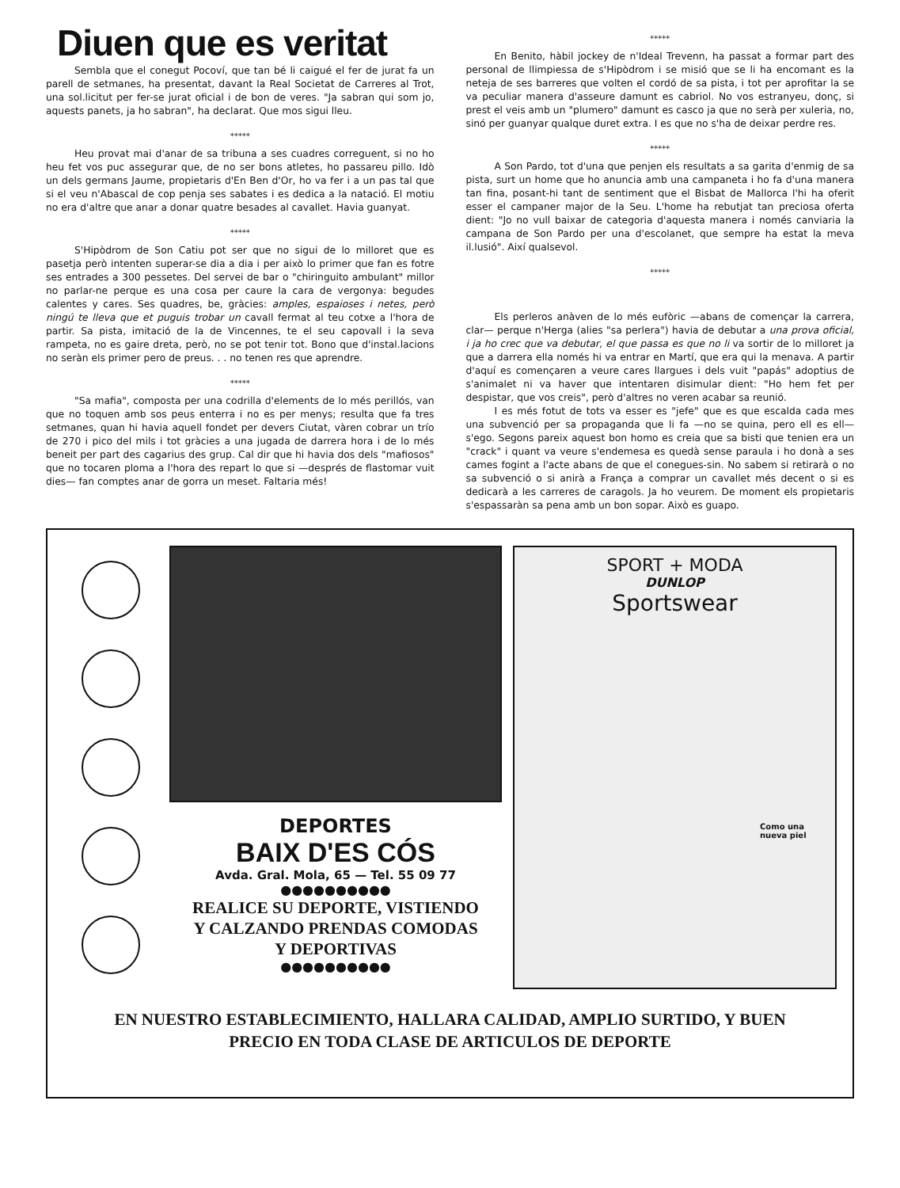Diuen que es veritat
Sembla que el conegut Pocoví, que tan bé li caigué el fer de jurat fa un parell de setmanes, ha presentat, davant la Real Societat de Carreres al Trot, una sol.licitut per fer-se jurat oficial i de bon de veres. "Ja sabran qui som jo, aquests panets, ja ho sabran", ha declarat. Que mos sigui lleu.
*****
Heu provat mai d'anar de sa tribuna a ses cuadres correguent, si no ho heu fet vos puc assegurar que, de no ser bons atletes, ho passareu pillo. Idò un dels germans Jaume, propietaris d'En Ben d'Or, ho va fer i a un pas tal que si el veu n'Abascal de cop penja ses sabates i es dedica a la natació. El motiu no era d'altre que anar a donar quatre besades al cavallet. Havia guanyat.
*****
S'Hipòdrom de Son Catiu pot ser que no sigui de lo milloret que es pasetja però intenten superar-se dia a dia i per això lo primer que fan es fotre ses entrades a 300 pessetes. Del servei de bar o "chiringuito ambulant" millor no parlar-ne perque es una cosa per caure la cara de vergonya: begudes calentes y cares. Ses quadres, be, gràcies: amples, espaioses i netes, però ningú te lleva que et puguis trobar un cavall fermat al teu cotxe a l'hora de partir. Sa pista, imitació de la de Vincennes, te el seu capovall i la seva rampeta, no es gaire dreta, però, no se pot tenir tot. Bono que d'instal.lacions no seràn els primer pero de preus. . . no tenen res que aprendre.
*****
"Sa mafia", composta per una codrilla d'elements de lo més perillós, van que no toquen amb sos peus enterra i no es per menys; resulta que fa tres setmanes, quan hi havia aquell fondet per devers Ciutat, vàren cobrar un trío de 270 i pico del mils i tot gràcies a una jugada de darrera hora i de lo més beneit per part des cagarius des grup. Cal dir que hi havia dos dels "mafiosos" que no tocaren ploma a l'hora des repart lo que si —després de flastomar vuit dies— fan comptes anar de gorra un meset. Faltaria més!
*****
En Benito, hàbil jockey de n'Ideal Trevenn, ha passat a formar part des personal de llimpiessa de s'Hipòdrom i se misió que se li ha encomant es la neteja de ses barreres que volten el cordó de sa pista, i tot per aprofitar la se va peculiar manera d'asseure damunt es cabriol. No vos estranyeu, donç, si prest el veis amb un "plumero" damunt es casco ja que no serà per xuleria, no, sinó per guanyar qualque duret extra. I es que no s'ha de deixar perdre res.
*****
A Son Pardo, tot d'una que penjen els resultats a sa garita d'enmig de sa pista, surt un home que ho anuncia amb una campaneta i ho fa d'una manera tan fina, posant-hi tant de sentiment que el Bisbat de Mallorca l'hi ha oferit esser el campaner major de la Seu. L'home ha rebutjat tan preciosa oferta dient: "Jo no vull baixar de categoria d'aquesta manera i només canviaria la campana de Son Pardo per una d'escolanet, que sempre ha estat la meva il.lusió". Així qualsevol.
*****
Els perleros anàven de lo més eufòric —abans de començar la carrera, clar— perque n'Herga (alies "sa perlera") havia de debutar a una prova oficial, i ja ho crec que va debutar, el que passa es que no li va sortir de lo milloret ja que a darrera ella només hi va entrar en Martí, que era qui la menava. A partir d'aquí es començaren a veure cares llargues i dels vuit "papás" adoptius de s'animalet ni va haver que intentaren disimular dient: "Ho hem fet per despistar, que vos creis", però d'altres no veren acabar sa reunió.
I es més fotut de tots va esser es "jefe" que es que escalda cada mes una subvenció per sa propaganda que li fa —no se quina, pero ell es ell— s'ego. Segons pareix aquest bon homo es creia que sa bisti que tenien era un "crack" i quant va veure s'endemesa es quedà sense paraula i ho donà a ses cames fogint a l'acte abans de que el conegues-sin. No sabem si retirarà o no sa subvenció o si anirà a França a comprar un cavallet més decent o si es dedicarà a les carreres de caragols. Ja ho veurem. De moment els propietaris s'espassaràn sa pena amb un bon sopar. Això es guapo.
DEPORTES
BAIX D'ES CÓS
Avda. Gral. Mola, 65 — Tel. 55 09 77
●●●●●●●●●●
REALICE SU DEPORTE, VISTIENDO
Y CALZANDO PRENDAS COMODAS
Y DEPORTIVAS
●●●●●●●●●●
SPORT + MODA
DUNLOP
Sportswear
Como una nueva piel
EN NUESTRO ESTABLECIMIENTO, HALLARA CALIDAD, AMPLIO SURTIDO, Y BUEN
PRECIO EN TODA CLASE DE ARTICULOS DE DEPORTE